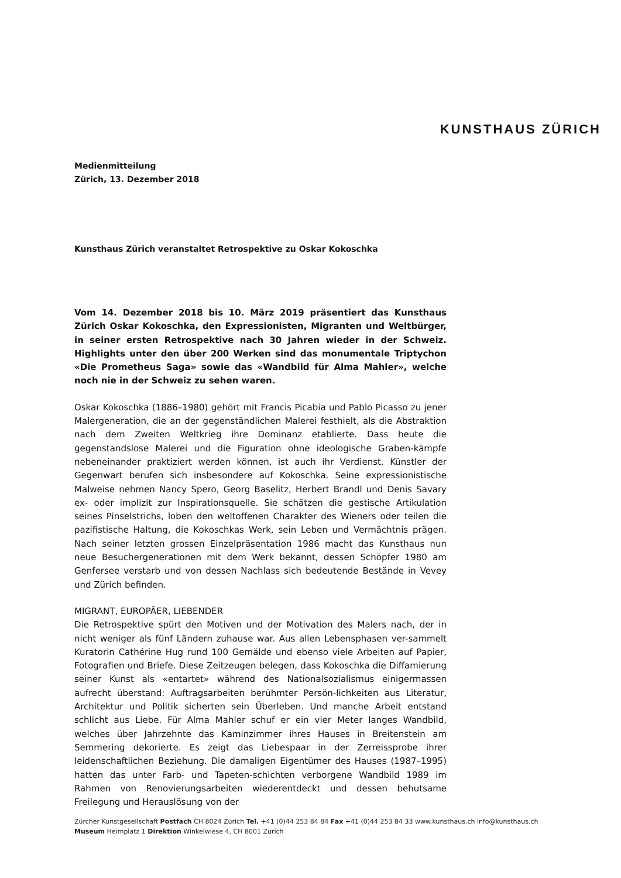KUNSTHAUS ZÜRICH
Medienmitteilung
Zürich, 13. Dezember 2018
Kunsthaus Zürich veranstaltet Retrospektive zu Oskar Kokoschka
Vom 14. Dezember 2018 bis 10. März 2019 präsentiert das Kunsthaus Zürich Oskar Kokoschka, den Expressionisten, Migranten und Weltbürger, in seiner ersten Retrospektive nach 30 Jahren wieder in der Schweiz. Highlights unter den über 200 Werken sind das monumentale Triptychon «Die Prometheus Saga» sowie das «Wandbild für Alma Mahler», welche noch nie in der Schweiz zu sehen waren.
Oskar Kokoschka (1886–1980) gehört mit Francis Picabia und Pablo Picasso zu jener Malergeneration, die an der gegenständlichen Malerei festhielt, als die Abstraktion nach dem Zweiten Weltkrieg ihre Dominanz etablierte. Dass heute die gegenstandslose Malerei und die Figuration ohne ideologische Graben-kämpfe nebeneinander praktiziert werden können, ist auch ihr Verdienst. Künstler der Gegenwart berufen sich insbesondere auf Kokoschka. Seine expressionistische Malweise nehmen Nancy Spero, Georg Baselitz, Herbert Brandl und Denis Savary ex- oder implizit zur Inspirationsquelle. Sie schätzen die gestische Artikulation seines Pinselstrichs, loben den weltoffenen Charakter des Wieners oder teilen die pazifistische Haltung, die Kokoschkas Werk, sein Leben und Vermächtnis prägen. Nach seiner letzten grossen Einzelpräsentation 1986 macht das Kunsthaus nun neue Besuchergenerationen mit dem Werk bekannt, dessen Schöpfer 1980 am Genfersee verstarb und von dessen Nachlass sich bedeutende Bestände in Vevey und Zürich befinden.
MIGRANT, EUROPÄER, LIEBENDER
Die Retrospektive spürt den Motiven und der Motivation des Malers nach, der in nicht weniger als fünf Ländern zuhause war. Aus allen Lebensphasen ver-sammelt Kuratorin Cathérine Hug rund 100 Gemälde und ebenso viele Arbeiten auf Papier, Fotografien und Briefe. Diese Zeitzeugen belegen, dass Kokoschka die Diffamierung seiner Kunst als «entartet» während des Nationalsozialismus einigermassen aufrecht überstand: Auftragsarbeiten berühmter Persön-lichkeiten aus Literatur, Architektur und Politik sicherten sein Überleben. Und manche Arbeit entstand schlicht aus Liebe. Für Alma Mahler schuf er ein vier Meter langes Wandbild, welches über Jahrzehnte das Kaminzimmer ihres Hauses in Breitenstein am Semmering dekorierte. Es zeigt das Liebespaar in der Zerreissprobe ihrer leidenschaftlichen Beziehung. Die damaligen Eigentümer des Hauses (1987–1995) hatten das unter Farb- und Tapeten-schichten verborgene Wandbild 1989 im Rahmen von Renovierungsarbeiten wiederentdeckt und dessen behutsame Freilegung und Herauslösung von der
Zürcher Kunstgesellschaft Postfach CH 8024 Zürich Tel. +41 (0)44 253 84 84 Fax +41 (0)44 253 84 33 www.kunsthaus.ch info@kunsthaus.ch
Museum Heimplatz 1 Direktion Winkelwiese 4, CH 8001 Zürich